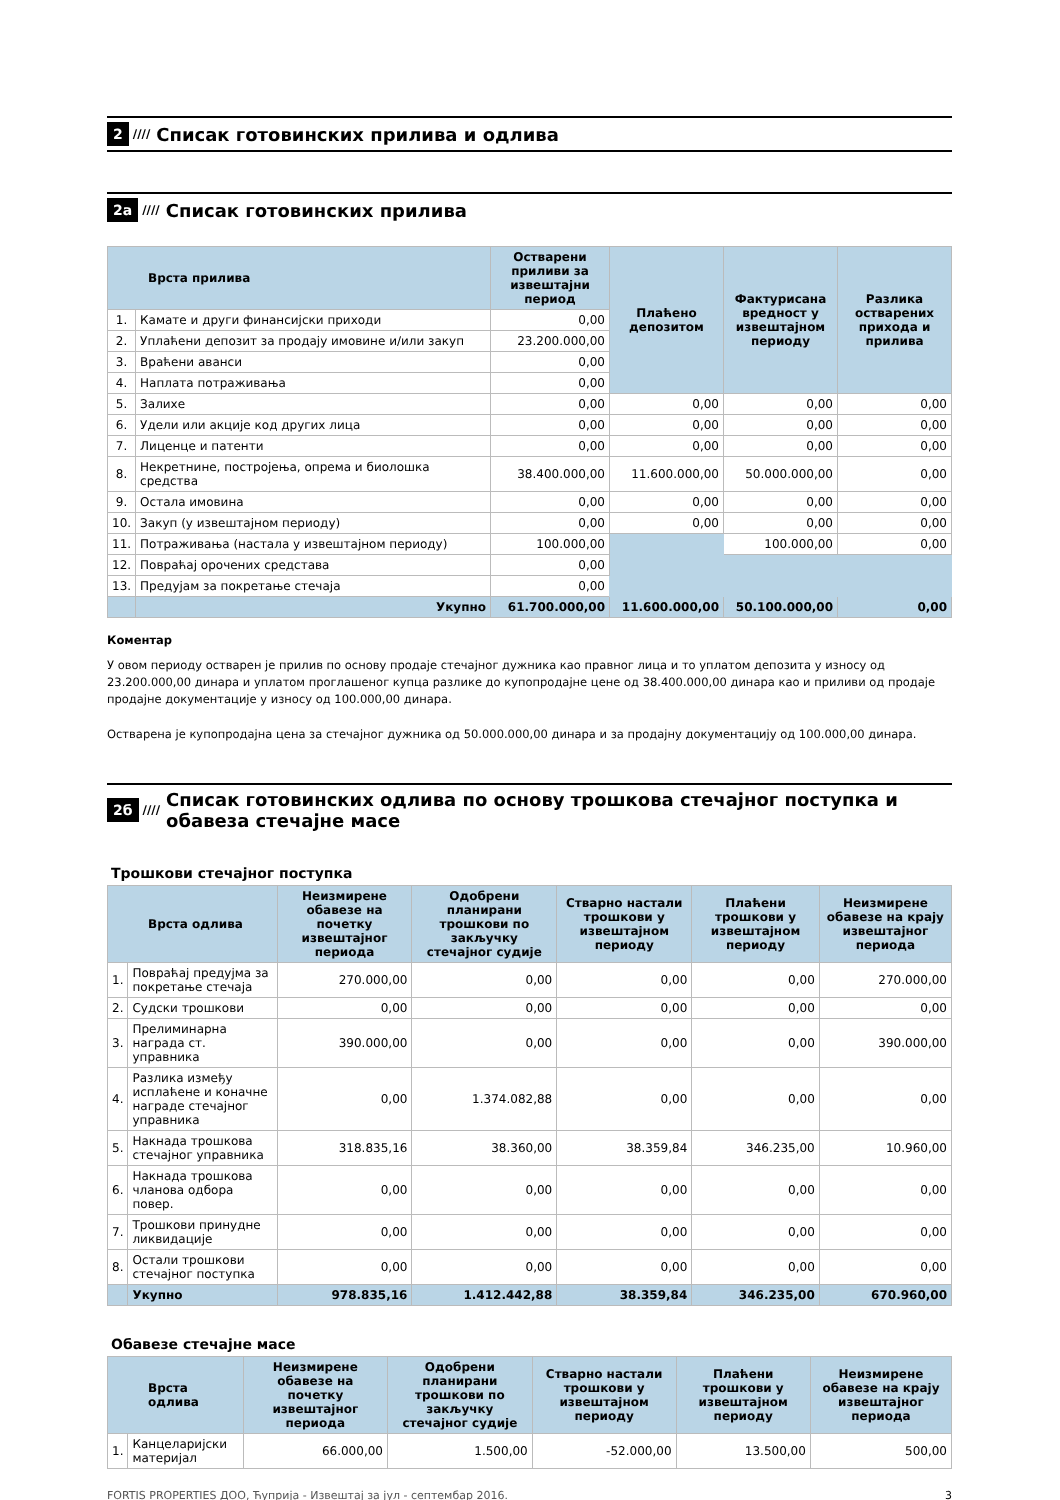2 //// Списак готовинских прилива и одлива
2а //// Списак готовинских прилива
| Врста прилива | | Остварени приливи за извештајни период | Плаћено депозитом | Фактурисана вредност у извештајном периоду | Разлика остварених прихода и прилива |
| --- | --- | --- | --- | --- | --- |
| 1. | Камате и други финансијски приходи | 0,00 | | | |
| 2. | Уплаћени депозит за продају имовине и/или закуп | 23.200.000,00 | | | |
| 3. | Враћени аванси | 0,00 | | | |
| 4. | Наплата потраживања | 0,00 | | | |
| 5. | Залихе | 0,00 | 0,00 | 0,00 | 0,00 |
| 6. | Удели или акције код других лица | 0,00 | 0,00 | 0,00 | 0,00 |
| 7. | Лиценце и патенти | 0,00 | 0,00 | 0,00 | 0,00 |
| 8. | Некретнине, постројења, опрема и биолошка средства | 38.400.000,00 | 11.600.000,00 | 50.000.000,00 | 0,00 |
| 9. | Остала имовина | 0,00 | 0,00 | 0,00 | 0,00 |
| 10. | Закуп (у извештајном периоду) | 0,00 | 0,00 | 0,00 | 0,00 |
| 11. | Потраживања (настала у извештајном периоду) | 100.000,00 | | 100.000,00 | 0,00 |
| 12. | Повраћај орочених средстава | 0,00 | | | |
| 13. | Предујам за покретање стечаја | 0,00 | | | |
| | Укупно | 61.700.000,00 | 11.600.000,00 | 50.100.000,00 | 0,00 |
Коментар
У овом периоду остварен је прилив по основу продаје стечајног дужника као правног лица и то уплатом депозита у износу од 23.200.000,00 динара и уплатом проглашеног купца разлике до купопродајне цене од 38.400.000,00 динара као и приливи од продаје продајне документације у износу од 100.000,00 динара.
Остварена је купопродајна цена за стечајног дужника од 50.000.000,00 динара и за продајну документацију од 100.000,00 динара.
2б //// Списак готовинских одлива по основу трошкова стечајног поступка и обавеза стечајне масе
Трошкови стечајног поступка
| Врста одлива | | Неизмирене обавезе на почетку извештајног периода | Одобрени планирани трошкови по закључку стечајног судије | Стварно настали трошкови у извештајном периоду | Плаћени трошкови у извештајном периоду | Неизмирене обавезе на крају извештајног периода |
| --- | --- | --- | --- | --- | --- | --- |
| 1. | Повраћај предујма за покретање стечаја | 270.000,00 | 0,00 | 0,00 | 0,00 | 270.000,00 |
| 2. | Судски трошкови | 0,00 | 0,00 | 0,00 | 0,00 | 0,00 |
| 3. | Прелиминарна награда ст. управника | 390.000,00 | 0,00 | 0,00 | 0,00 | 390.000,00 |
| 4. | Разлика између исплаћене и коначне награде стечајног управника | 0,00 | 1.374.082,88 | 0,00 | 0,00 | 0,00 |
| 5. | Накнада трошкова стечајног управника | 318.835,16 | 38.360,00 | 38.359,84 | 346.235,00 | 10.960,00 |
| 6. | Накнада трошкова чланова одбора повер. | 0,00 | 0,00 | 0,00 | 0,00 | 0,00 |
| 7. | Трошкови принудне ликвидације | 0,00 | 0,00 | 0,00 | 0,00 | 0,00 |
| 8. | Остали трошкови стечајног поступка | 0,00 | 0,00 | 0,00 | 0,00 | 0,00 |
| | Укупно | 978.835,16 | 1.412.442,88 | 38.359,84 | 346.235,00 | 670.960,00 |
Обавезе стечајне масе
| Врста одлива | | Неизмирене обавезе на почетку извештајног периода | Одобрени планирани трошкови по закључку стечајног судије | Стварно настали трошкови у извештајном периоду | Плаћени трошкови у извештајном периоду | Неизмирене обавезе на крају извештајног периода |
| --- | --- | --- | --- | --- | --- | --- |
| 1. | Канцеларијски материјал | 66.000,00 | 1.500,00 | -52.000,00 | 13.500,00 | 500,00 |
FORTIS PROPERTIES ДОО, Ћуприја - Извештај за јул - септембар 2016. 3